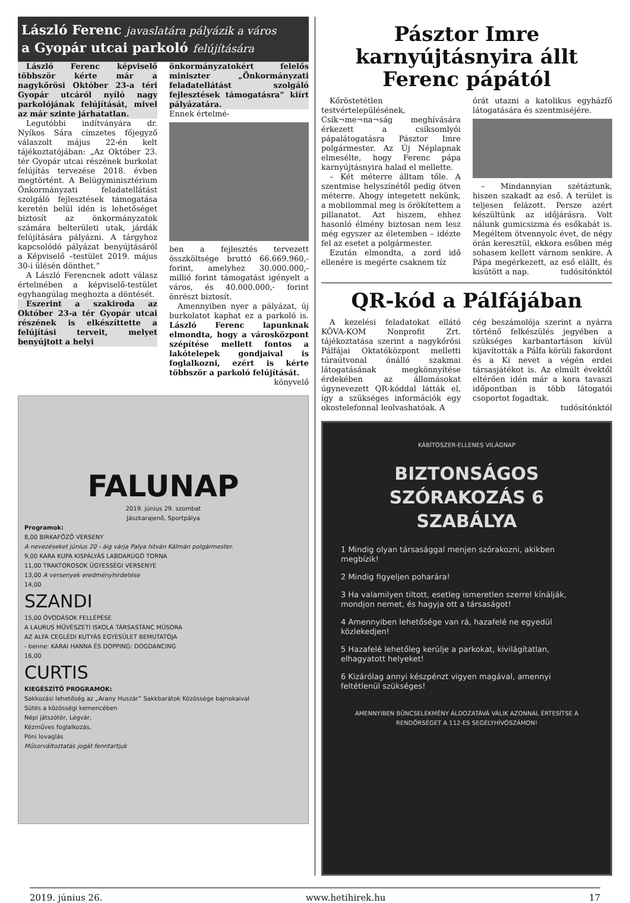László Ferenc javaslatára pályázik a város
a Gyopár utcai parkoló felújítására
László Ferenc képviselő többször kérte már a nagykőrösi Október 23-a téri Gyopár utcáról nyíló nagy parkolójának felújítását, mivel az már szinte járhatatlan.
Legutóbbi indítványára dr. Nyíkos Sára címzetes főjegyző válaszolt május 22-én kelt tájékoztatójában: „Az Október 23. tér Gyopár utcai részének burkolat felújítás tervezése 2018. évben megtörtént. A Belügyminisztérium Önkormányzati feladatellátást szolgáló fejlesztések támogatása keretén belül idén is lehetőséget biztosít az önkormányzatok számára belterületi utak, járdák felújítására pályázni. A tárgyhoz kapcsolódó pályázat benyújtásáról a Képviselő –testület 2019. május 30-i ülésén dönthet.”
A László Ferencnek adott válasz értelmében a képviselő-testület egyhangúlag meghozta a döntését.
Eszerint a szakiroda az Október 23-a tér Gyopár utcai részének is elkészíttette a felújítási terveit, melyet benyújtott a helyi
önkormányzatokért felelős miniszter „Önkormányzati feladatellátást szolgáló fejlesztések támogatásra” kiírt pályázatára.
Ennek értelmé-
ben a fejlesztés tervezett összköltsége bruttó 66.669.960,- forint, amelyhez 30.000.000,- millió forint támogatást igényelt a város, és 40.000.000,- forint önrészt biztosít.
Amennyiben nyer a pályázat, új burkolatot kaphat ez a parkoló is. László Ferenc lapunknak elmondta, hogy a városközpont szépítése mellett fontos a lakótelepek gondjaival is foglalkozni, ezért is kérte többször a parkoló felújítását.
könyvelő
FALUNAP
2019. június 29. szombat
Jászkarajenő, Sportpálya
Programok:
8,00 BIRKAFŐZŐ VERSENY
A nevezéseket június 20 - áig várja Palya István Kálmán polgármester.
9,00 KARA KUPA KISPÁLYÁS LABDARÚGÓ TORNA
11,00 TRAKTOROSOK ÜGYESSÉGI VERSENYE
13,00 A versenyek eredményhirdetése
14,00
SZANDI
15,00 ÓVODÁSOK FELLÉPÉSE
A LAURUS MŰVÉSZETI ISKOLA TÁRSASTÁNC MŰSORA
AZ ALFA CEGLÉDI KUTYÁS EGYESÜLET BEMUTATÓJA
- benne: KARAI HANNA ÉS DOPPING: DOGDANCING
16,00
CURTIS
KIEGÉSZÍTŐ PROGRAMOK:
Sakkozási lehetőség az „Arany Huszár” Sakkbarátok Közössége bajnokaival
Sütés a közösségi kemencében
Népi játszótér, Légvár,
Kézműves foglalkozás,
Póni lovaglás
Műsorváltoztatás jogát fenntartjuk
Pásztor Imre karnyújtásnyira állt Ferenc pápától
Kőröstetétlen testvértelepülésének, Csík¬me¬na¬ság meghívására érkezett a csíksomlyói pápalátogatásra Pásztor Imre polgármester. Az Új Néplapnak elmesélte, hogy Ferenc pápa karnyújtásnyira halad el mellette.
– Két méterre álltam tőle. A szentmise helyszínétől pedig ötven méterre. Ahogy integetett nekünk, a mobilommal meg is örökítettem a pillanatot. Azt hiszem, ehhez hasonló élmény biztosan nem lesz még egyszer az életemben – idézte fel az esetet a polgármester.
Ezután elmondta, a zord idő ellenére is megérte csaknem tíz
órát utazni a katolikus egyházfő látogatására és szentmiséjére.
– Mindannyian szétáztunk, hiszen szakadt az eső. A terület is teljesen felázott. Persze azért készültünk az időjárásra. Volt nálunk gumicsizma és esőkabát is. Megéltem ötvennyolc évet, de négy órán keresztül, ekkora esőben még sohasem kellett várnom senkire. A Pápa megérkezett, az eső elállt, és kisütött a nap. tudósítónktól
QR-kód a Pálfájában
A kezelési feladatokat ellátó KÖVA-KOM Nonprofit Zrt. tájékoztatása szerint a nagykőrösi Pálfájai Oktatóközpont melletti túraútvonal önálló szakmai látogatásának megkönnyítése érdekében az állomásokat úgynevezett QR-kóddal látták el, így a szükséges információk egy okostelefonnal leolvashatóak. A
cég beszámolója szerint a nyárra történő felkészülés jegyében a szükséges karbantartáson kívül kijavították a Pálfa körüli fakordont és a Ki nevet a végén erdei társasjátékot is. Az elmúlt évektől eltérően idén már a kora tavaszi időpontban is több látogatói csoportot fogadtak.
tudósítónktól
KÁBÍTÓSZER-ELLENES VILÁGNAP
BIZTONSÁGOS SZÓRAKOZÁS 6 SZABÁLYA
1 Mindig olyan társasággal menjen szórakozni, akikben megbízik!
2 Mindig figyeljen poharára!
3 Ha valamilyen tiltott, esetleg ismeretlen szerrel kínálják, mondjon nemet, és hagyja ott a társaságot!
4 Amennyiben lehetősége van rá, hazafelé ne egyedül közlekedjen!
5 Hazafelé lehetőleg kerülje a parkokat, kivilágítatlan, elhagyatott helyeket!
6 Kizárólag annyi készpénzt vigyen magával, amennyi feltétlenül szükséges!
AMENNYIBEN BŰNCSELEKMÉNY ÁLDOZATÁVÁ VÁLIK AZONNAL ÉRTESÍTSE A RENDŐRSÉGET A 112-ES SEGÉLYHÍVÓSZÁMON!
2019. június 26. www.hetihirek.hu 17